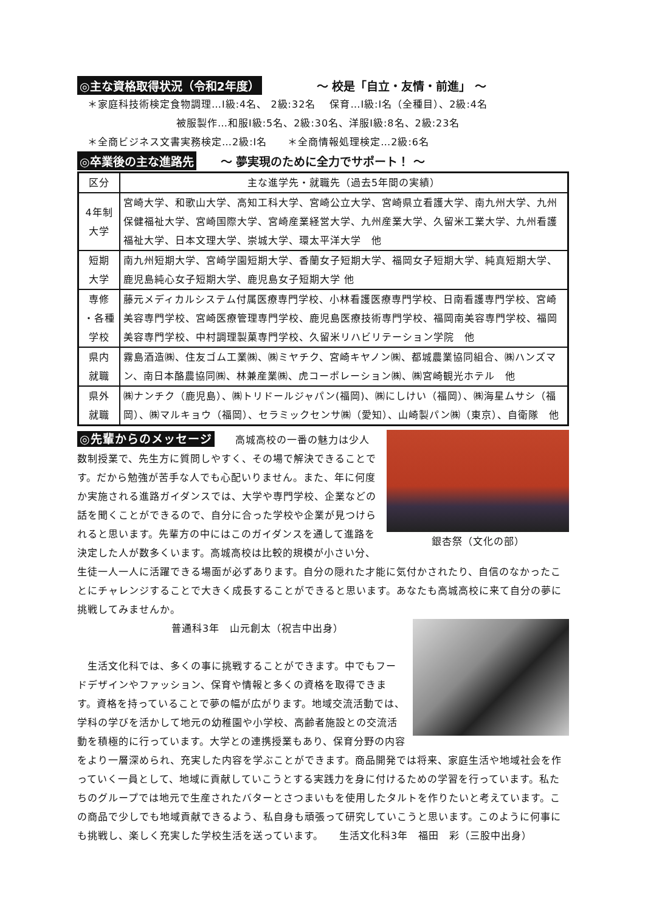◎主な資格取得状況（令和2年度） ～ 校是「自立・友情・前進」 ～
　＊家庭科技術検定食物調理…Ⅰ級:4名、 2級:32名　 保育…Ⅰ級:Ⅰ名（全種目）、2級:4名
被服製作…和服Ⅰ級:5名、2級:30名、洋服Ⅰ級:8名、2級:23名
　＊全商ビジネス文書実務検定…2級:Ⅰ名　　＊全商情報処理検定…2級:6名
◎卒業後の主な進路先 ～ 夢実現のために全力でサポート！ ～
| 区分 | 主な進学先・就職先（過去5年間の実績） |
| --- | --- |
| 4年制 大学 | 宮崎大学、和歌山大学、高知工科大学、宮崎公立大学、宮崎県立看護大学、南九州大学、九州保健福祉大学、宮崎国際大学、宮崎産業経営大学、九州産業大学、久留米工業大学、九州看護福祉大学、日本文理大学、崇城大学、環太平洋大学 他 |
| 短期 大学 | 南九州短期大学、宮崎学園短期大学、香蘭女子短期大学、福岡女子短期大学、純真短期大学、鹿児島純心女子短期大学、鹿児島女子短期大学 他 |
| 専修 ・各種 学校 | 藤元メディカルシステム付属医療専門学校、小林看護医療専門学校、日南看護専門学校、宮崎美容専門学校、宮崎医療管理専門学校、鹿児島医療技術専門学校、福岡南美容専門学校、福岡美容専門学校、中村調理製菓専門学校、久留米リハビリテーション学院 他 |
| 県内 就職 | 霧島酒造㈱、住友ゴム工業㈱、㈱ミヤチク、宮崎キヤノン㈱、都城農業協同組合、㈱ハンズマン、南日本酪農協同㈱、林兼産業㈱、虎コーポレーション㈱、㈱宮崎観光ホテル 他 |
| 県外 就職 | ㈱ナンチク（鹿児島）、㈱トリドールジャパン(福岡)、㈱にしけい（福岡）、㈱海星ムサシ（福岡）、㈱マルキョウ（福岡）、セラミックセンサ㈱（愛知）、山崎製パン㈱（東京）、自衛隊 他 |
銀杏祭（文化の部）
◎先輩からのメッセージ　　高城高校の一番の魅力は少人数制授業で、先生方に質問しやすく、その場で解決できることです。だから勉強が苦手な人でも心配いりません。また、年に何度か実施される進路ガイダンスでは、大学や専門学校、企業などの話を聞くことができるので、自分に合った学校や企業が見つけられると思います。先輩方の中にはこのガイダンスを通して進路を決定した人が数多くいます。高城高校は比較的規模が小さい分、生徒一人一人に活躍できる場面が必ずあります。自分の隠れた才能に気付かされたり、自信のなかったことにチャレンジすることで大きく成長することができると思います。あなたも高城高校に来て自分の夢に挑戦してみませんか。
普通科3年　山元創太（祝吉中出身）
　生活文化科では、多くの事に挑戦することができます。中でもフードデザインやファッション、保育や情報と多くの資格を取得できます。資格を持っていることで夢の幅が広がります。地域交流活動では、学科の学びを活かして地元の幼稚園や小学校、高齢者施設との交流活動を積極的に行っています。大学との連携授業もあり、保育分野の内容をより一層深められ、充実した内容を学ぶことができます。商品開発では将来、家庭生活や地域社会を作っていく一員として、地域に貢献していこうとする実践力を身に付けるための学習を行っています。私たちのグループでは地元で生産されたバターとさつまいもを使用したタルトを作りたいと考えています。この商品で少しでも地域貢献できるよう、私自身も頑張って研究していこうと思います。このように何事にも挑戦し、楽しく充実した学校生活を送っています。　　生活文化科3年　福田　彩（三股中出身）